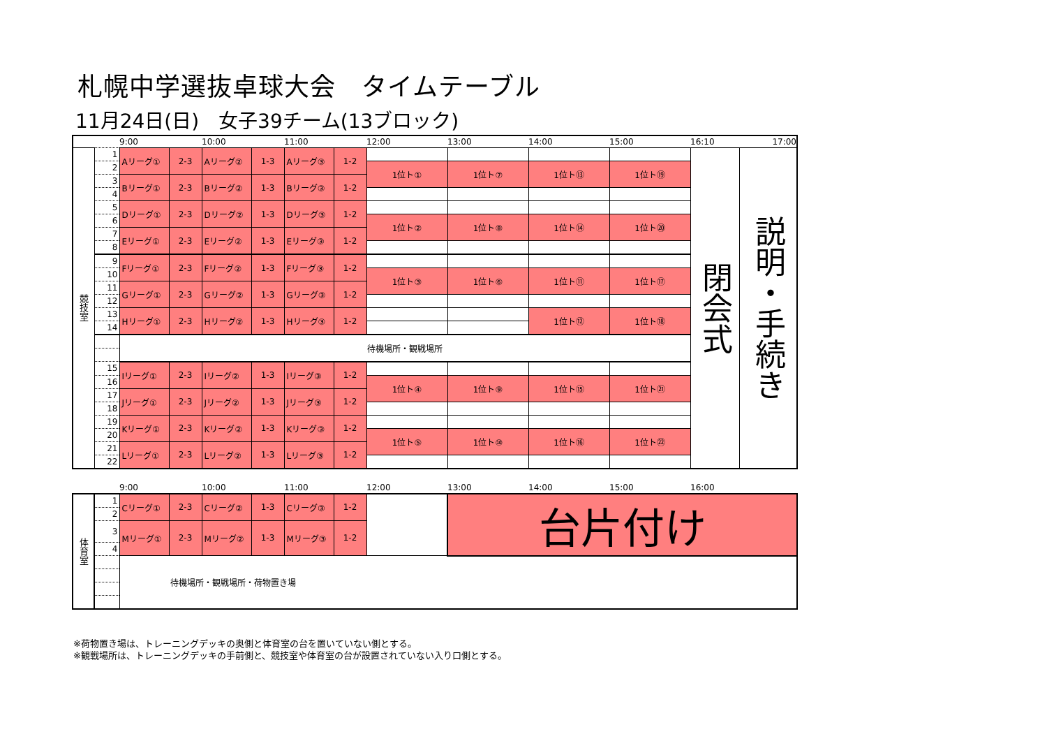札幌中学選抜卓球大会　タイムテーブル
11月24日(日)　女子39チーム(13ブロック)
| | | 9:00 | | 10:00 | | 11:00 | | 12:00 | 13:00 | 14:00 | 15:00 | 16:10 | 17:00 |
| 競技室 | 1 | Aリーグ① | 2-3 | Aリーグ② | 1-3 | Aリーグ③ | 1-2 | | | | | 閉会式 | 説明・手続き |
| | 2 | | | | | | | 1位ト① | 1位ト⑦ | 1位ト⑬ | 1位ト⑲ | | |
| | 3 | Bリーグ① | 2-3 | Bリーグ② | 1-3 | Bリーグ③ | 1-2 | | | | | | |
| | 4 | | | | | | | | | | | | |
| | 5 | Dリーグ① | 2-3 | Dリーグ② | 1-3 | Dリーグ③ | 1-2 | | | | | | |
| | 6 | | | | | | | 1位ト② | 1位ト⑧ | 1位ト⑭ | 1位ト⑳ | | |
| | 7 | Eリーグ① | 2-3 | Eリーグ② | 1-3 | Eリーグ③ | 1-2 | | | | | | |
| | 8 | | | | | | | | | | | | |
| | 9 | Fリーグ① | 2-3 | Fリーグ② | 1-3 | Fリーグ③ | 1-2 | | | | | | |
| | 10 | | | | | | | 1位ト③ | 1位ト⑥ | 1位ト⑪ | 1位ト⑰ | | |
| | 11 | Gリーグ① | 2-3 | Gリーグ② | 1-3 | Gリーグ③ | 1-2 | | | | | | |
| | 12 | | | | | | | | | | | | |
| | 13 | Hリーグ① | 2-3 | Hリーグ② | 1-3 | Hリーグ③ | 1-2 | | | 1位ト⑫ | 1位ト⑱ | | |
| | 14 | | | | | | | | | | | | |
| | | 待機場所・観戦場所 | | | | | | | | | | | |
| | 15 | Iリーグ① | 2-3 | Iリーグ② | 1-3 | Iリーグ③ | 1-2 | | | | | | |
| | 16 | | | | | | | 1位ト④ | 1位ト⑨ | 1位ト⑮ | 1位ト㉑ | | |
| | 17 | Jリーグ① | 2-3 | Jリーグ② | 1-3 | Jリーグ③ | 1-2 | | | | | | |
| | 18 | | | | | | | | | | | | |
| | 19 | Kリーグ① | 2-3 | Kリーグ② | 1-3 | Kリーグ③ | 1-2 | | | | | | |
| | 20 | | | | | | | 1位ト⑤ | 1位ト⑩ | 1位ト⑯ | 1位ト㉒ | | |
| | 21 | Lリーグ① | 2-3 | Lリーグ② | 1-3 | Lリーグ③ | 1-2 | | | | | | |
| | 22 | | | | | | | | | | | | |
| | | 9:00 | | 10:00 | | 11:00 | | 12:00 | 13:00 | 14:00 | 15:00 | 16:00 | |
| 体育室 | 1 | Cリーグ① | 2-3 | Cリーグ② | 1-3 | Cリーグ③ | 1-2 | | 台片付け | | | | |
| | 2 | | | | | | | | | | | | |
| | 3 | Mリーグ① | 2-3 | Mリーグ② | 1-3 | Mリーグ③ | 1-2 | | | | | | |
| | 4 | | | | | | | | | | | | |
| | | 待機場所・観戦場所・荷物置き場 | | | | | | | | | | | |
※荷物置き場は、トレーニングデッキの奥側と体育室の台を置いていない側とする。
※観戦場所は、トレーニングデッキの手前側と、競技室や体育室の台が設置されていない入り口側とする。